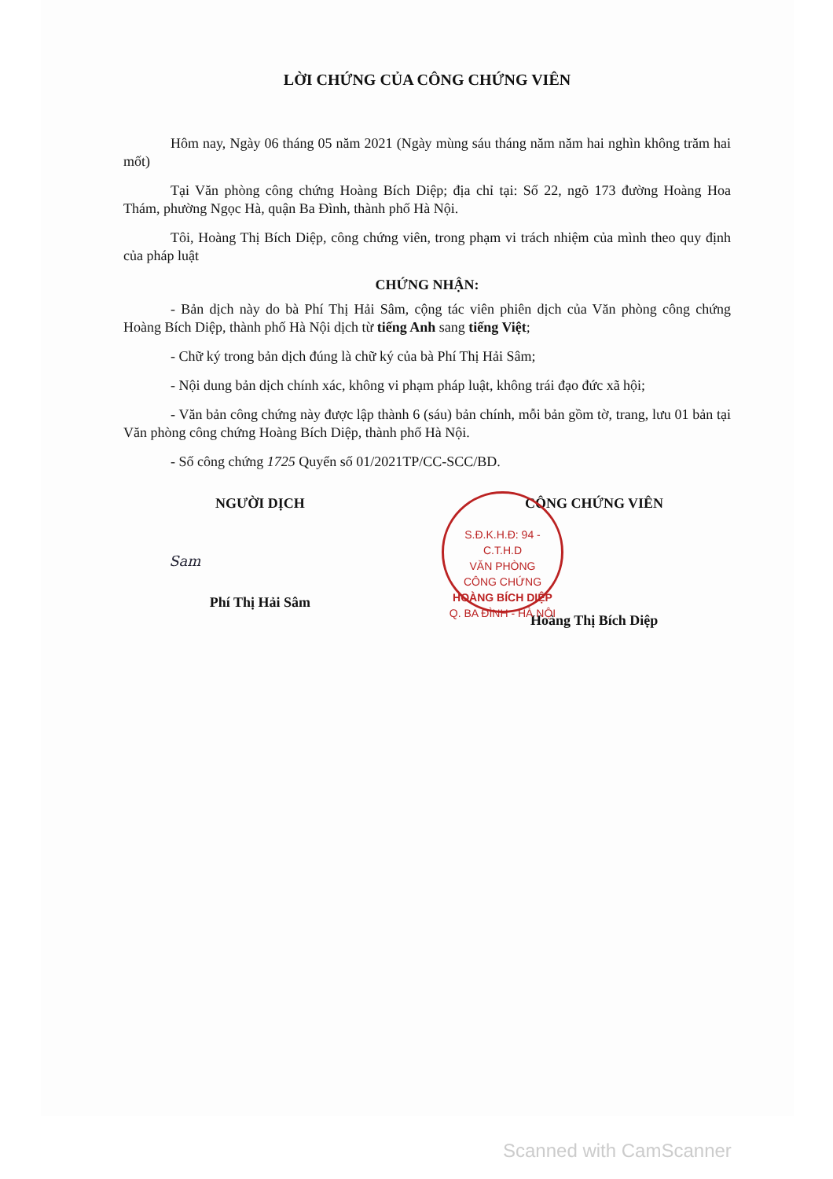LỜI CHỨNG CỦA CÔNG CHỨNG VIÊN
Hôm nay, Ngày 06 tháng 05 năm 2021 (Ngày mùng sáu tháng năm năm hai nghìn không trăm hai mốt)
Tại Văn phòng công chứng Hoàng Bích Diệp; địa chỉ tại: Số 22, ngõ 173 đường Hoàng Hoa Thám, phường Ngọc Hà, quận Ba Đình, thành phố Hà Nội.
Tôi, Hoàng Thị Bích Diệp, công chứng viên, trong phạm vi trách nhiệm của mình theo quy định của pháp luật
CHỨNG NHẬN:
- Bản dịch này do bà Phí Thị Hải Sâm, cộng tác viên phiên dịch của Văn phòng công chứng Hoàng Bích Diệp, thành phố Hà Nội dịch từ tiếng Anh sang tiếng Việt;
- Chữ ký trong bản dịch đúng là chữ ký của bà Phí Thị Hải Sâm;
- Nội dung bản dịch chính xác, không vi phạm pháp luật, không trái đạo đức xã hội;
- Văn bản công chứng này được lập thành 6 (sáu) bản chính, mỗi bản gồm tờ, trang, lưu 01 bản tại Văn phòng công chứng Hoàng Bích Diệp, thành phố Hà Nội.
- Số công chứng 1725 Quyển số 01/2021TP/CC-SCC/BD.
NGƯỜI DỊCH
Sam
Phí Thị Hải Sâm
CÔNG CHỨNG VIÊN
Hoàng Thị Bích Diệp
S.Đ.K.H.Đ: 94 - C.T.H.D
VĂN PHÒNG
CÔNG CHỨNG
HOÀNG BÍCH DIỆP
Q. BA ĐÌNH - HÀ NỘI
Scanned with CamScanner